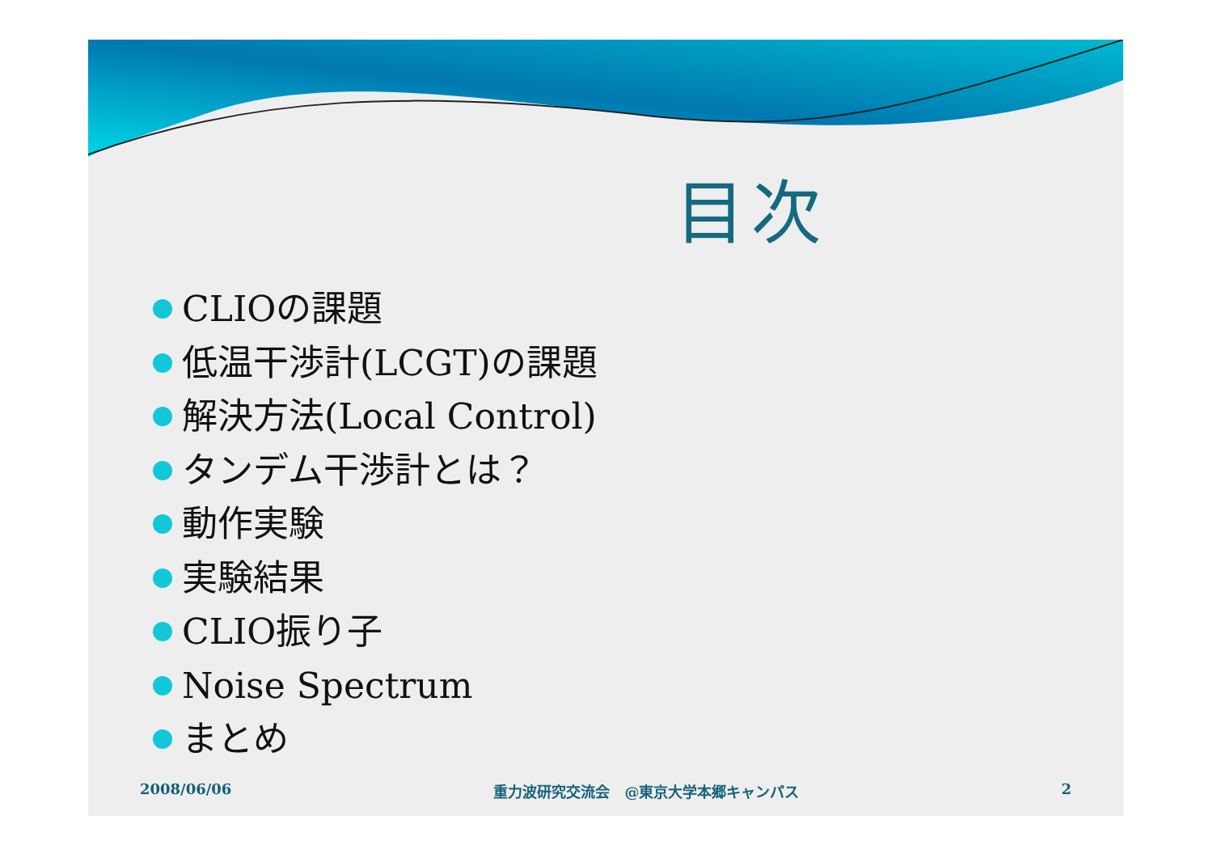目次
CLIOの課題
低温干渉計(LCGT)の課題
解決方法(Local Control)
タンデム干渉計とは？
動作実験
実験結果
CLIO振り子
Noise Spectrum
まとめ
2008/06/06 重力波研究交流会　@東京大学本郷キャンパス 2